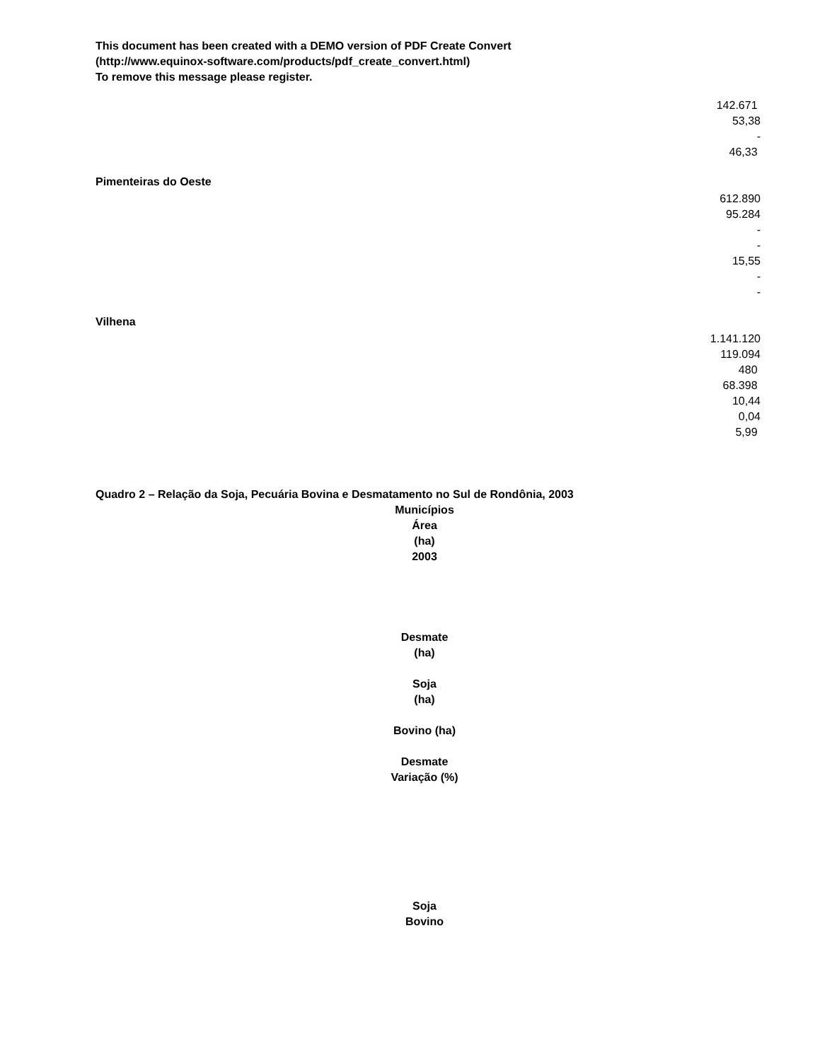This document has been created with a DEMO version of PDF Create Convert
(http://www.equinox-software.com/products/pdf_create_convert.html)
To remove this message please register.
142.671
53,38
-
46,33
Pimenteiras do Oeste
612.890
95.284
-
-
15,55
-
-
Vilhena
1.141.120
119.094
480
68.398
10,44
0,04
5,99
Quadro 2 – Relação da Soja, Pecuária Bovina e Desmatamento no Sul de Rondônia, 2003
Municípios
Área
(ha)
2003
Desmate
(ha)
Soja
(ha)
Bovino (ha)
Desmate
Variação (%)
Soja
Bovino